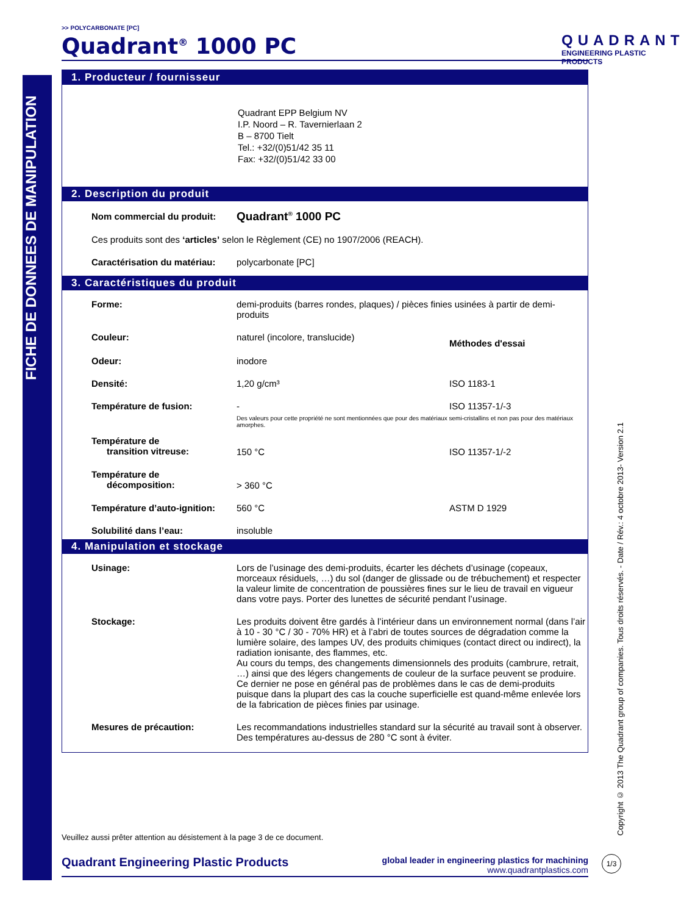FICHE DE DONNEES DE MANIPULATION
>> POLYCARBONATE [PC]
Quadrant<sup>®</sup> 1000 PC
QUADRANT
ENGINEERING PLASTIC PRODUCTS
1. Producteur / fournisseur
Quadrant EPP Belgium NV
I.P. Noord – R. Tavernierlaan 2
B – 8700 Tielt
Tel.: +32/(0)51/42 35 11
Fax: +32/(0)51/42 33 00
2. Description du produit
| Nom commercial du produit: | Quadrant<sup>®</sup> 1000 PC |
| Ces produits sont des ‘articles’ selon le Règlement (CE) no 1907/2006 (REACH). | |
| Caractérisation du matériau: | polycarbonate [PC] |
3. Caractéristiques du produit
| Forme: | demi-produits (barres rondes, plaques) / pièces finies usinées à partir de demi-produits | |
| Couleur: | naturel (incolore, translucide) | Méthodes d'essai |
| Odeur: | inodore | |
| Densité: | 1,20 g/cm³ | ISO 1183-1 |
| Température de fusion: | - | ISO 11357-1/-3 |
| | Des valeurs pour cette propriété ne sont mentionnées que pour des matériaux semi-cristallins et non pas pour des matériaux amorphes. | |
| Température de transition vitreuse: | 150 °C | ISO 11357-1/-2 |
| Température de décomposition: | > 360 °C | |
| Température d’auto-ignition: | 560 °C | ASTM D 1929 |
| Solubilité dans l’eau: | insoluble | |
4. Manipulation et stockage
| Usinage: | Lors de l’usinage des demi-produits, écarter les déchets d’usinage (copeaux, morceaux résiduels, …) du sol (danger de glissade ou de trébuchement) et respecter la valeur limite de concentration de poussières fines sur le lieu de travail en vigueur dans votre pays. Porter des lunettes de sécurité pendant l’usinage. |
| Stockage: | Les produits doivent être gardés à l’intérieur dans un environnement normal (dans l’air à 10 - 30 °C / 30 - 70% HR) et à l’abri de toutes sources de dégradation comme la lumière solaire, des lampes UV, des produits chimiques (contact direct ou indirect), la radiation ionisante, des flammes, etc. Au cours du temps, des changements dimensionnels des produits (cambrure, retrait, …) ainsi que des légers changements de couleur de la surface peuvent se produire. Ce dernier ne pose en général pas de problèmes dans le cas de demi-produits puisque dans la plupart des cas la couche superficielle est quand-même enlevée lors de la fabrication de pièces finies par usinage. |
| Mesures de précaution: | Les recommandations industrielles standard sur la sécurité au travail sont à observer. Des températures au-dessus de 280 °C sont à éviter. |
Veuillez aussi prêter attention au désistement à la page 3 de ce document.
Quadrant Engineering Plastic Products global leader in engineering plastics for machining
www.quadrantplastics.com
Copyright © 2013 The Quadrant group of companies. Tous droits réservés. - Date / Rév.: 4 octobre 2013- Version 2.1
1/3